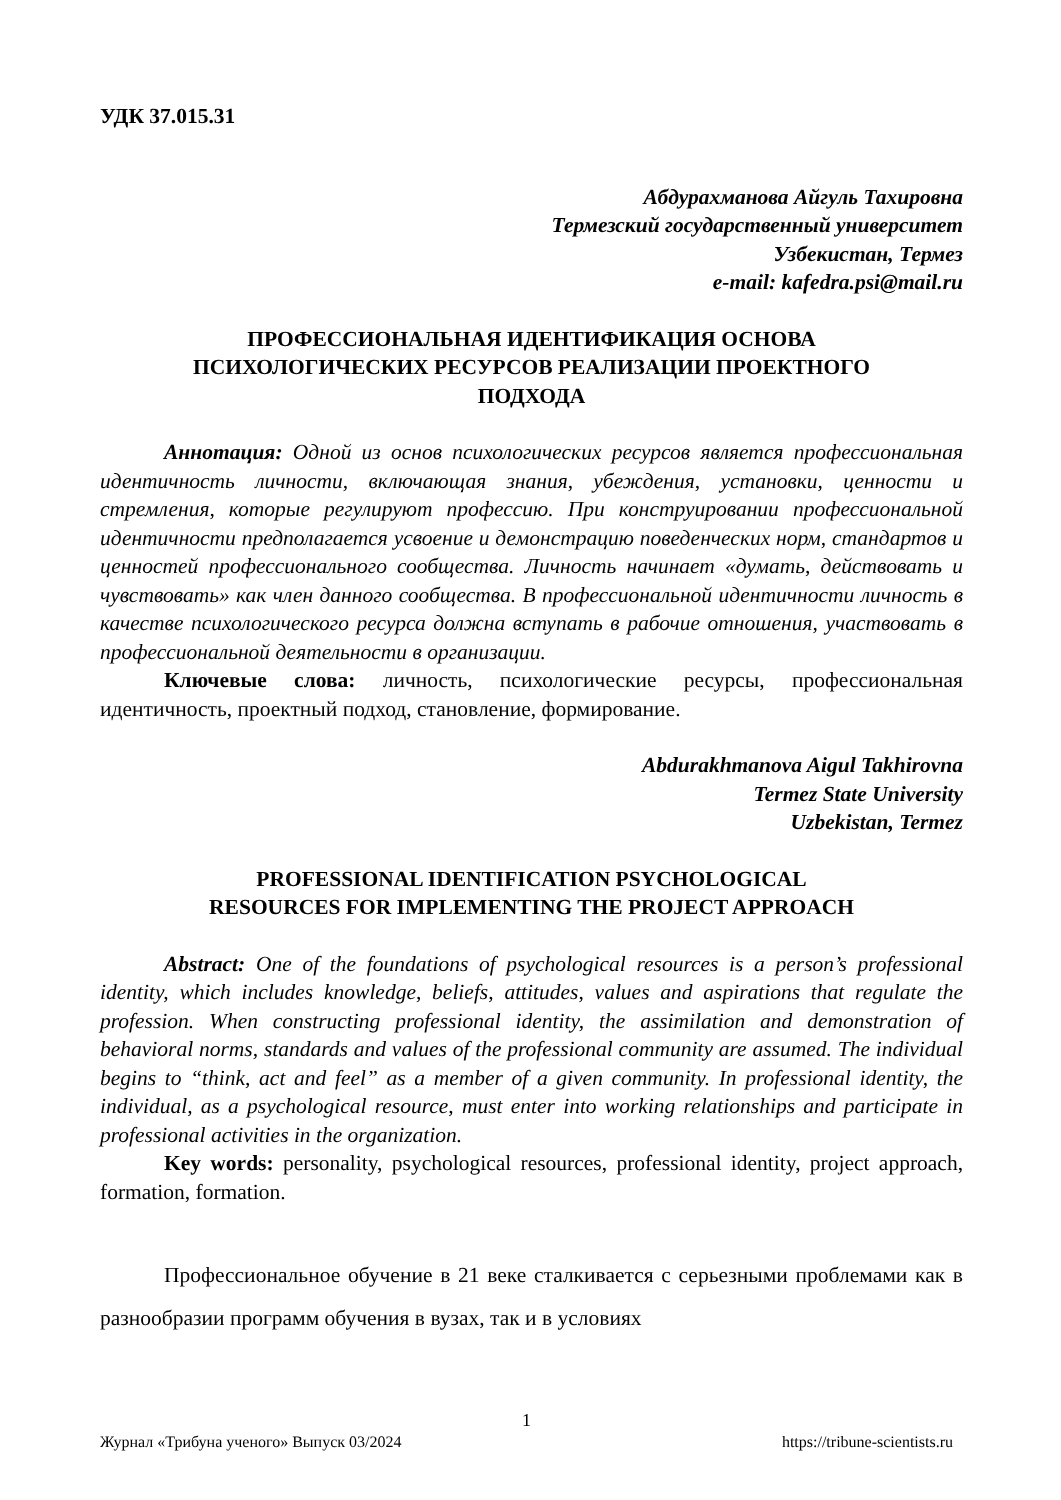УДК 37.015.31
Абдурахманова Айгуль Тахировна
Термезский государственный университет
Узбекистан, Термез
e-mail: kafedra.psi@mail.ru
ПРОФЕССИОНАЛЬНАЯ ИДЕНТИФИКАЦИЯ ОСНОВА
ПСИХОЛОГИЧЕСКИХ РЕСУРСОВ РЕАЛИЗАЦИИ ПРОЕКТНОГО
ПОДХОДА
Аннотация: Одной из основ психологических ресурсов является профессиональная идентичность личности, включающая знания, убеждения, установки, ценности и стремления, которые регулируют профессию. При конструировании профессиональной идентичности предполагается усвоение и демонстрацию поведенческих норм, стандартов и ценностей профессионального сообщества. Личность начинает «думать, действовать и чувствовать» как член данного сообщества. В профессиональной идентичности личность в качестве психологического ресурса должна вступать в рабочие отношения, участвовать в профессиональной деятельности в организации.
Ключевые слова: личность, психологические ресурсы, профессиональная идентичность, проектный подход, становление, формирование.
Abdurakhmanova Aigul Takhirovna
Termez State University
Uzbekistan, Termez
PROFESSIONAL IDENTIFICATION PSYCHOLOGICAL
RESOURCES FOR IMPLEMENTING THE PROJECT APPROACH
Abstract: One of the foundations of psychological resources is a person’s professional identity, which includes knowledge, beliefs, attitudes, values and aspirations that regulate the profession. When constructing professional identity, the assimilation and demonstration of behavioral norms, standards and values of the professional community are assumed. The individual begins to “think, act and feel” as a member of a given community. In professional identity, the individual, as a psychological resource, must enter into working relationships and participate in professional activities in the organization.
Key words: personality, psychological resources, professional identity, project approach, formation, formation.
Профессиональное обучение в 21 веке сталкивается с серьезными проблемами как в разнообразии программ обучения в вузах, так и в условиях
1
Журнал «Трибуна ученого» Выпуск 03/2024 https://tribune-scientists.ru